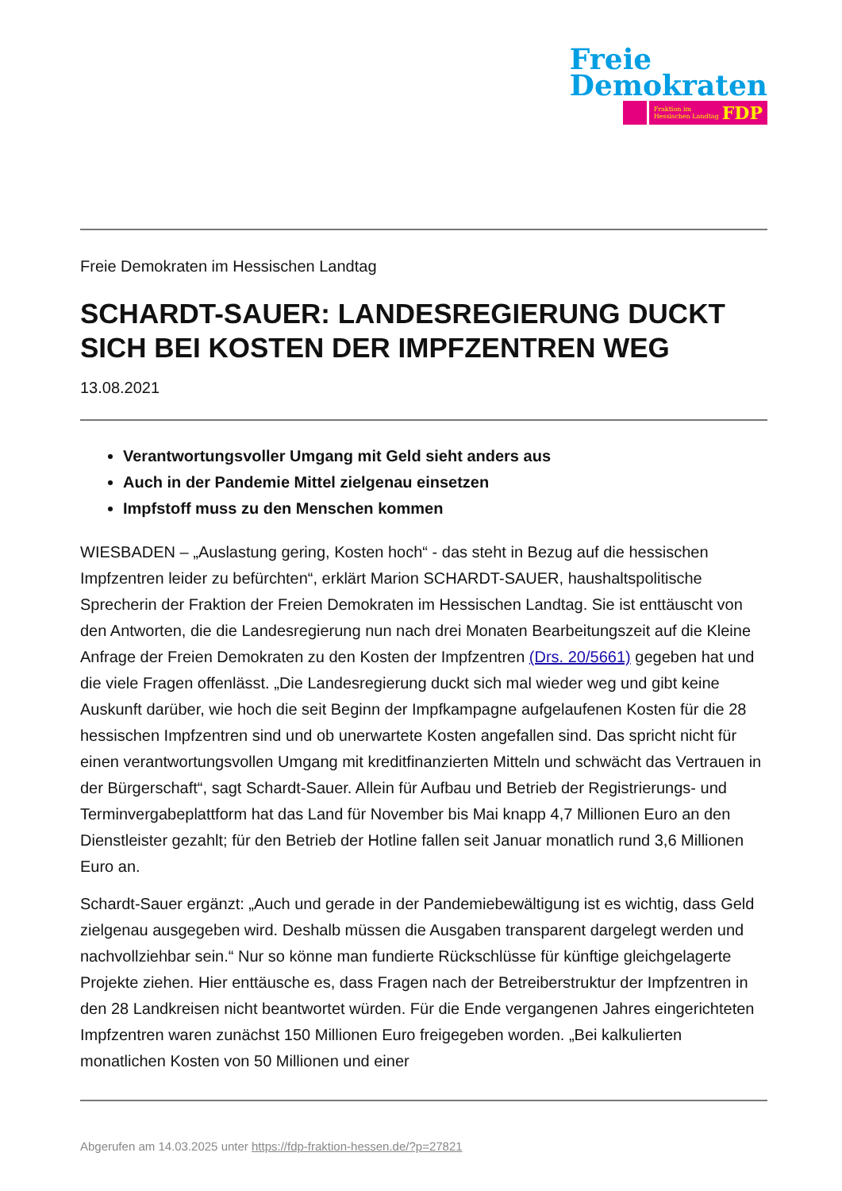Freie
Demokraten
Fraktion im
Hessischen Landtag FDP
Freie Demokraten im Hessischen Landtag
SCHARDT-SAUER: LANDESREGIERUNG DUCKT SICH BEI KOSTEN DER IMPFZENTREN WEG
13.08.2021
Verantwortungsvoller Umgang mit Geld sieht anders aus
Auch in der Pandemie Mittel zielgenau einsetzen
Impfstoff muss zu den Menschen kommen
WIESBADEN – „Auslastung gering, Kosten hoch“ - das steht in Bezug auf die hessischen Impfzentren leider zu befürchten“, erklärt Marion SCHARDT-SAUER, haushaltspolitische Sprecherin der Fraktion der Freien Demokraten im Hessischen Landtag. Sie ist enttäuscht von den Antworten, die die Landesregierung nun nach drei Monaten Bearbeitungszeit auf die Kleine Anfrage der Freien Demokraten zu den Kosten der Impfzentren (Drs. 20/5661) gegeben hat und die viele Fragen offenlässt. „Die Landesregierung duckt sich mal wieder weg und gibt keine Auskunft darüber, wie hoch die seit Beginn der Impfkampagne aufgelaufenen Kosten für die 28 hessischen Impfzentren sind und ob unerwartete Kosten angefallen sind. Das spricht nicht für einen verantwortungsvollen Umgang mit kreditfinanzierten Mitteln und schwächt das Vertrauen in der Bürgerschaft“, sagt Schardt-Sauer. Allein für Aufbau und Betrieb der Registrierungs- und Terminvergabeplattform hat das Land für November bis Mai knapp 4,7 Millionen Euro an den Dienstleister gezahlt; für den Betrieb der Hotline fallen seit Januar monatlich rund 3,6 Millionen Euro an.
Schardt-Sauer ergänzt: „Auch und gerade in der Pandemiebewältigung ist es wichtig, dass Geld zielgenau ausgegeben wird. Deshalb müssen die Ausgaben transparent dargelegt werden und nachvollziehbar sein.“ Nur so könne man fundierte Rückschlüsse für künftige gleichgelagerte Projekte ziehen. Hier enttäusche es, dass Fragen nach der Betreiberstruktur der Impfzentren in den 28 Landkreisen nicht beantwortet würden. Für die Ende vergangenen Jahres eingerichteten Impfzentren waren zunächst 150 Millionen Euro freigegeben worden. „Bei kalkulierten monatlichen Kosten von 50 Millionen und einer
Abgerufen am 14.03.2025 unter https://fdp-fraktion-hessen.de/?p=27821